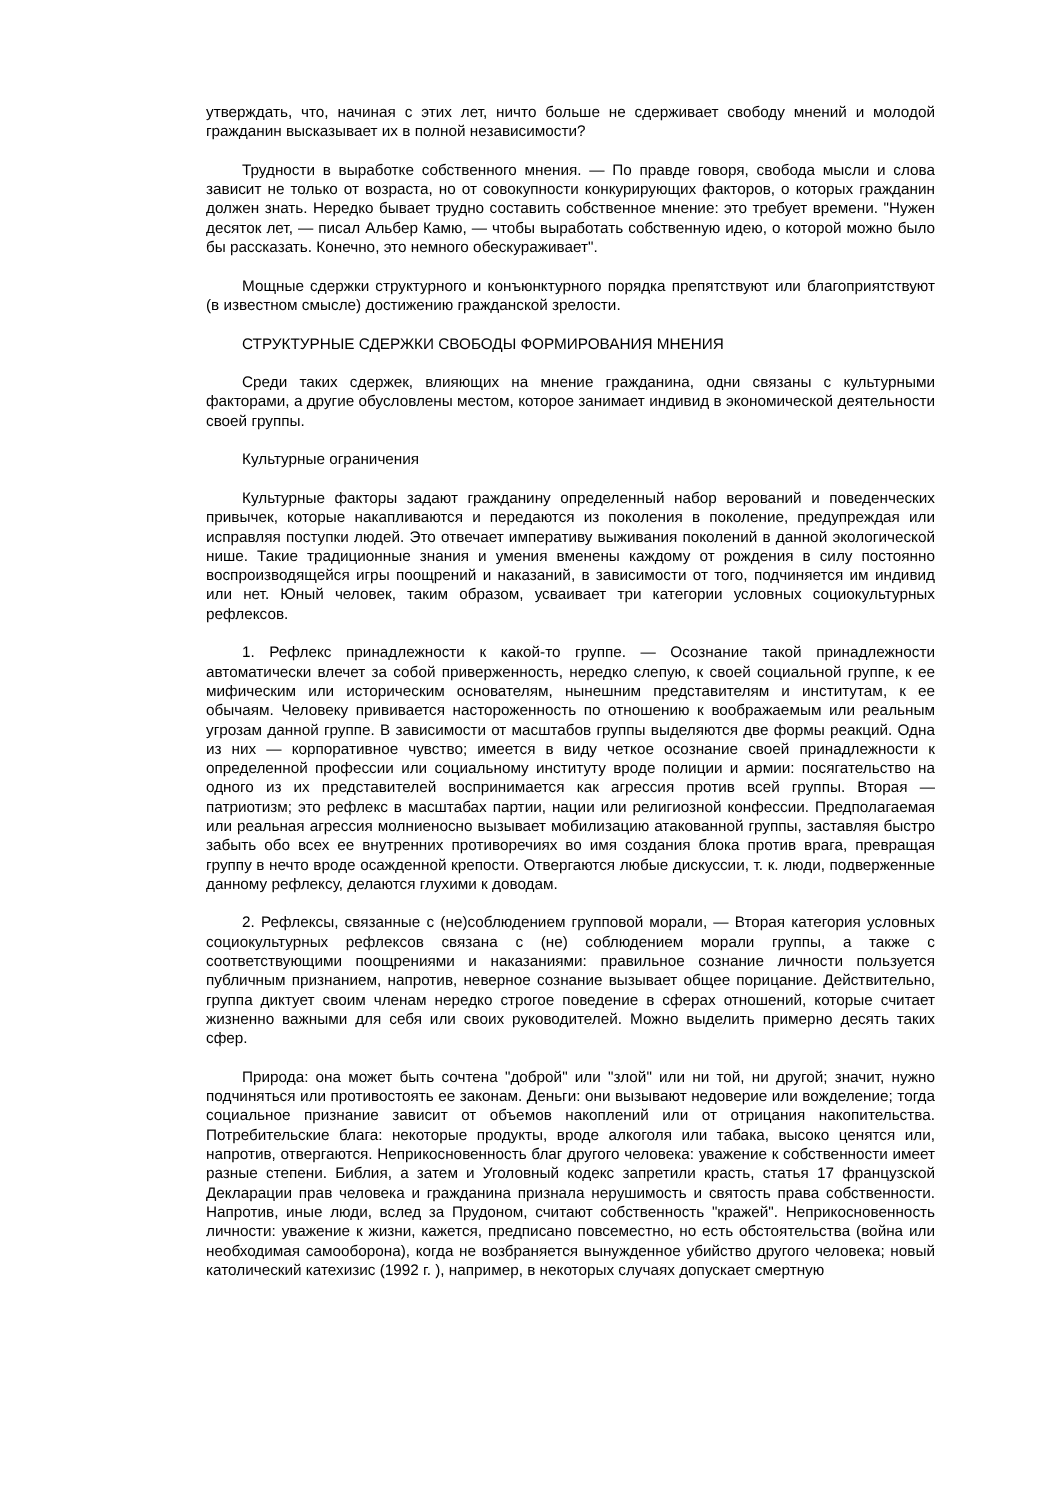утверждать, что, начиная с этих лет, ничто больше не сдерживает свободу мнений и молодой гражданин высказывает их в полной независимости?
Трудности в выработке собственного мнения. — По правде говоря, свобода мысли и слова зависит не только от возраста, но от совокупности конкурирующих факторов, о которых гражданин должен знать. Нередко бывает трудно составить собственное мнение: это требует времени. "Нужен десяток лет, — писал Альбер Камю, — чтобы выработать собственную идею, о которой можно было бы рассказать. Конечно, это немного обескураживает".
Мощные сдержки структурного и конъюнктурного порядка препятствуют или благоприятствуют (в известном смысле) достижению гражданской зрелости.
СТРУКТУРНЫЕ СДЕРЖКИ СВОБОДЫ ФОРМИРОВАНИЯ МНЕНИЯ
Среди таких сдержек, влияющих на мнение гражданина, одни связаны с культурными факторами, а другие обусловлены местом, которое занимает индивид в экономической деятельности своей группы.
Культурные ограничения
Культурные факторы задают гражданину определенный набор верований и поведенческих привычек, которые накапливаются и передаются из поколения в поколение, предупреждая или исправляя поступки людей. Это отвечает императиву выживания поколений в данной экологической нише. Такие традиционные знания и умения вменены каждому от рождения в силу постоянно воспроизводящейся игры поощрений и наказаний, в зависимости от того, подчиняется им индивид или нет. Юный человек, таким образом, усваивает три категории условных социокультурных рефлексов.
1. Рефлекс принадлежности к какой-то группе. — Осознание такой принадлежности автоматически влечет за собой приверженность, нередко слепую, к своей социальной группе, к ее мифическим или историческим основателям, нынешним представителям и институтам, к ее обычаям. Человеку прививается настороженность по отношению к воображаемым или реальным угрозам данной группе. В зависимости от масштабов группы выделяются две формы реакций. Одна из них — корпоративное чувство; имеется в виду четкое осознание своей принадлежности к определенной профессии или социальному институту вроде полиции и армии: посягательство на одного из их представителей воспринимается как агрессия против всей группы. Вторая — патриотизм; это рефлекс в масштабах партии, нации или религиозной конфессии. Предполагаемая или реальная агрессия молниеносно вызывает мобилизацию атакованной группы, заставляя быстро забыть обо всех ее внутренних противоречиях во имя создания блока против врага, превращая группу в нечто вроде осажденной крепости. Отвергаются любые дискуссии, т. к. люди, подверженные данному рефлексу, делаются глухими к доводам.
2. Рефлексы, связанные с (не)соблюдением групповой морали, — Вторая категория условных социокультурных рефлексов связана с (не) соблюдением морали группы, а также с соответствующими поощрениями и наказаниями: правильное сознание личности пользуется публичным признанием, напротив, неверное сознание вызывает общее порицание. Действительно, группа диктует своим членам нередко строгое поведение в сферах отношений, которые считает жизненно важными для себя или своих руководителей. Можно выделить примерно десять таких сфер.
Природа: она может быть сочтена "доброй" или "злой" или ни той, ни другой; значит, нужно подчиняться или противостоять ее законам. Деньги: они вызывают недоверие или вожделение; тогда социальное признание зависит от объемов накоплений или от отрицания накопительства. Потребительские блага: некоторые продукты, вроде алкоголя или табака, высоко ценятся или, напротив, отвергаются. Неприкосновенность благ другого человека: уважение к собственности имеет разные степени. Библия, а затем и Уголовный кодекс запретили красть, статья 17 французской Декларации прав человека и гражданина признала нерушимость и святость права собственности. Напротив, иные люди, вслед за Прудоном, считают собственность "кражей". Неприкосновенность личности: уважение к жизни, кажется, предписано повсеместно, но есть обстоятельства (война или необходимая самооборона), когда не возбраняется вынужденное убийство другого человека; новый католический катехизис (1992 г. ), например, в некоторых случаях допускает смертную